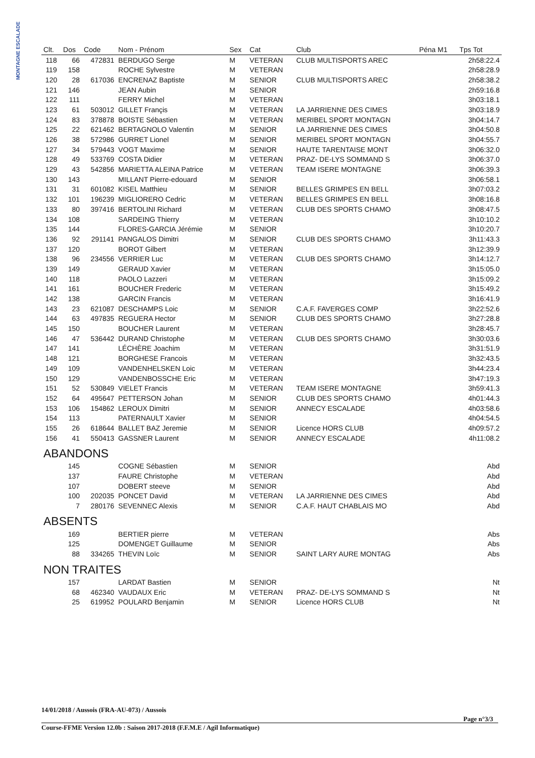MONTAGNE ESCALADE
| Clt. | Dos | Code | Nom - Prénom | Sex | Cat | Club | Péna M1 | Tps Tot |
| --- | --- | --- | --- | --- | --- | --- | --- | --- |
| 118 | 66 | 472831 | BERDUGO Serge | M | VETERAN | CLUB MULTISPORTS AREC | | 2h58:22.4 |
| 119 | 158 | | ROCHE Sylvestre | M | VETERAN | | | 2h58:28.9 |
| 120 | 28 | 617036 | ENCRENAZ Baptiste | M | SENIOR | CLUB MULTISPORTS AREC | | 2h58:38.2 |
| 121 | 146 | | JEAN Aubin | M | SENIOR | | | 2h59:16.8 |
| 122 | 111 | | FERRY Michel | M | VETERAN | | | 3h03:18.1 |
| 123 | 61 | 503012 | GILLET Françis | M | VETERAN | LA JARRIENNE DES CIMES | | 3h03:18.9 |
| 124 | 83 | 378878 | BOISTE Sébastien | M | VETERAN | MERIBEL SPORT MONTAGN | | 3h04:14.7 |
| 125 | 22 | 621462 | BERTAGNOLO Valentin | M | SENIOR | LA JARRIENNE DES CIMES | | 3h04:50.8 |
| 126 | 38 | 572986 | GURRET Lionel | M | SENIOR | MERIBEL SPORT MONTAGN | | 3h04:55.7 |
| 127 | 34 | 579443 | VOGT Maxime | M | SENIOR | HAUTE TARENTAISE MONT | | 3h06:32.0 |
| 128 | 49 | 533769 | COSTA Didier | M | VETERAN | PRAZ- DE-LYS SOMMAND S | | 3h06:37.0 |
| 129 | 43 | 542856 | MARIETTA ALEINA Patrice | M | VETERAN | TEAM ISERE MONTAGNE | | 3h06:39.3 |
| 130 | 143 | | MILLANT Pierre-edouard | M | SENIOR | | | 3h06:58.1 |
| 131 | 31 | 601082 | KISEL Matthieu | M | SENIOR | BELLES GRIMPES EN BELL | | 3h07:03.2 |
| 132 | 101 | 196239 | MIGLIORERO Cedric | M | VETERAN | BELLES GRIMPES EN BELL | | 3h08:16.8 |
| 133 | 80 | 397416 | BERTOLINI Richard | M | VETERAN | CLUB DES SPORTS CHAMO | | 3h08:47.5 |
| 134 | 108 | | SARDEING Thierry | M | VETERAN | | | 3h10:10.2 |
| 135 | 144 | | FLORES-GARCIA Jérémie | M | SENIOR | | | 3h10:20.7 |
| 136 | 92 | 291141 | PANGALOS Dimitri | M | SENIOR | CLUB DES SPORTS CHAMO | | 3h11:43.3 |
| 137 | 120 | | BOROT Gilbert | M | VETERAN | | | 3h12:39.9 |
| 138 | 96 | 234556 | VERRIER Luc | M | VETERAN | CLUB DES SPORTS CHAMO | | 3h14:12.7 |
| 139 | 149 | | GERAUD Xavier | M | VETERAN | | | 3h15:05.0 |
| 140 | 118 | | PAOLO Lazzeri | M | VETERAN | | | 3h15:09.2 |
| 141 | 161 | | BOUCHER Frederic | M | VETERAN | | | 3h15:49.2 |
| 142 | 138 | | GARCIN Francis | M | VETERAN | | | 3h16:41.9 |
| 143 | 23 | 621087 | DESCHAMPS Loic | M | SENIOR | C.A.F. FAVERGES COMP | | 3h22:52.6 |
| 144 | 63 | 497835 | REGUERA Hector | M | SENIOR | CLUB DES SPORTS CHAMO | | 3h27:28.8 |
| 145 | 150 | | BOUCHER Laurent | M | VETERAN | | | 3h28:45.7 |
| 146 | 47 | 536442 | DURAND Christophe | M | VETERAN | CLUB DES SPORTS CHAMO | | 3h30:03.6 |
| 147 | 141 | | LÉCHÈRE Joachim | M | VETERAN | | | 3h31:51.9 |
| 148 | 121 | | BORGHESE Francois | M | VETERAN | | | 3h32:43.5 |
| 149 | 109 | | VANDENHELSKEN Loic | M | VETERAN | | | 3h44:23.4 |
| 150 | 129 | | VANDENBOSSCHE Eric | M | VETERAN | | | 3h47:19.3 |
| 151 | 52 | 530849 | VIELET Francis | M | VETERAN | TEAM ISERE MONTAGNE | | 3h59:41.3 |
| 152 | 64 | 495647 | PETTERSON Johan | M | SENIOR | CLUB DES SPORTS CHAMO | | 4h01:44.3 |
| 153 | 106 | 154862 | LEROUX Dimitri | M | SENIOR | ANNECY ESCALADE | | 4h03:58.6 |
| 154 | 113 | | PATERNAULT Xavier | M | SENIOR | | | 4h04:54.5 |
| 155 | 26 | 618644 | BALLET BAZ Jeremie | M | SENIOR | Licence HORS CLUB | | 4h09:57.2 |
| 156 | 41 | 550413 | GASSNER Laurent | M | SENIOR | ANNECY ESCALADE | | 4h11:08.2 |
| ABANDONS | | | | | | | | |
| | 145 | | COGNE Sébastien | M | SENIOR | | | Abd |
| | 137 | | FAURE Christophe | M | VETERAN | | | Abd |
| | 107 | | DOBERT steeve | M | SENIOR | | | Abd |
| | 100 | 202035 | PONCET David | M | VETERAN | LA JARRIENNE DES CIMES | | Abd |
| | 7 | 280176 | SEVENNEC Alexis | M | SENIOR | C.A.F. HAUT CHABLAIS MO | | Abd |
| ABSENTS | | | | | | | | |
| | 169 | | BERTIER pierre | M | VETERAN | | | Abs |
| | 125 | | DOMENGET Guillaume | M | SENIOR | | | Abs |
| | 88 | 334265 | THEVIN Loïc | M | SENIOR | SAINT LARY AURE MONTAG | | Abs |
| NON TRAITES | | | | | | | | |
| | 157 | | LARDAT Bastien | M | SENIOR | | | Nt |
| | 68 | 462340 | VAUDAUX Eric | M | VETERAN | PRAZ- DE-LYS SOMMAND S | | Nt |
| | 25 | 619952 | POULARD Benjamin | M | SENIOR | Licence HORS CLUB | | Nt |
14/01/2018 / Aussois (FRA-AU-073) / Aussois
Page n°3/3
Course-FFME Version 12.0b : Saison 2017-2018 (F.F.M.E / Agil Informatique)